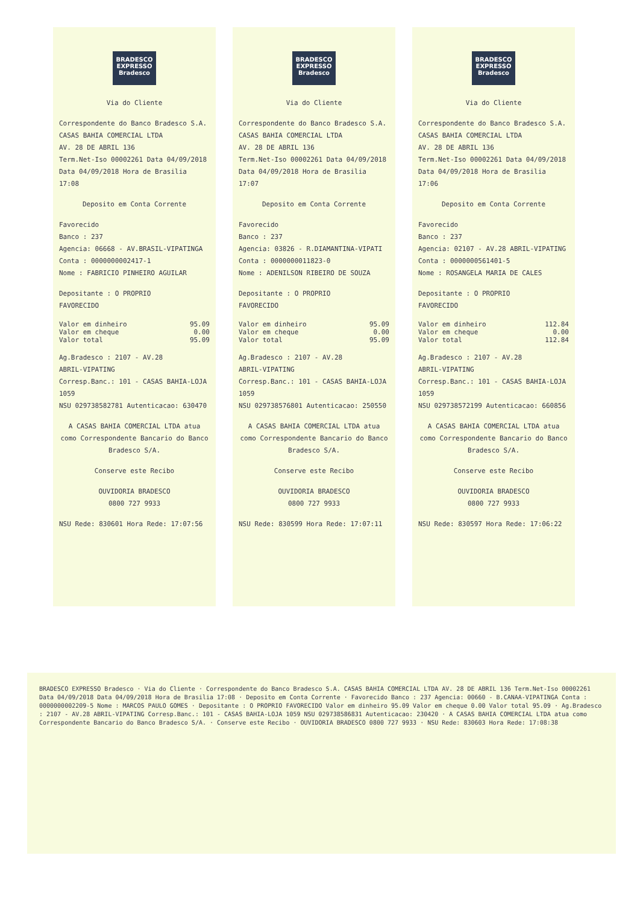BRADESCO EXPRESSO Bradesco
Via do Cliente
Correspondente do Banco Bradesco S.A.
CASAS BAHIA COMERCIAL LTDA
AV. 28 DE ABRIL 136
Term.Net-Iso 00002261 Data 04/09/2018
Data 04/09/2018 Hora de Brasilia 17:08
Deposito em Conta Corrente
Favorecido
Banco : 237
Agencia: 06668 - AV.BRASIL-VIPATINGA
Conta : 0000000002417-1
Nome : FABRICIO PINHEIRO AGUILAR
Depositante : O PROPRIO
FAVORECIDO
Valor em dinheiro 95.09
Valor em cheque 0.00
Valor total 95.09
Ag.Bradesco : 2107 - AV.28
ABRIL-VIPATING
Corresp.Banc.: 101 - CASAS BAHIA-LOJA
1059
NSU 029738582781 Autenticacao: 630470
A CASAS BAHIA COMERCIAL LTDA atua como Correspondente Bancario do Banco Bradesco S/A.
Conserve este Recibo
OUVIDORIA BRADESCO
0800 727 9933
NSU Rede: 830601 Hora Rede: 17:07:56
BRADESCO EXPRESSO Bradesco
Via do Cliente
Correspondente do Banco Bradesco S.A.
CASAS BAHIA COMERCIAL LTDA
AV. 28 DE ABRIL 136
Term.Net-Iso 00002261 Data 04/09/2018
Data 04/09/2018 Hora de Brasilia 17:07
Deposito em Conta Corrente
Favorecido
Banco : 237
Agencia: 03826 - R.DIAMANTINA-VIPATI
Conta : 0000000011823-0
Nome : ADENILSON RIBEIRO DE SOUZA
Depositante : O PROPRIO
FAVORECIDO
Valor em dinheiro 95.09
Valor em cheque 0.00
Valor total 95.09
Ag.Bradesco : 2107 - AV.28
ABRIL-VIPATING
Corresp.Banc.: 101 - CASAS BAHIA-LOJA
1059
NSU 029738576801 Autenticacao: 250550
A CASAS BAHIA COMERCIAL LTDA atua como Correspondente Bancario do Banco Bradesco S/A.
Conserve este Recibo
OUVIDORIA BRADESCO
0800 727 9933
NSU Rede: 830599 Hora Rede: 17:07:11
BRADESCO EXPRESSO Bradesco
Via do Cliente
Correspondente do Banco Bradesco S.A.
CASAS BAHIA COMERCIAL LTDA
AV. 28 DE ABRIL 136
Term.Net-Iso 00002261 Data 04/09/2018
Data 04/09/2018 Hora de Brasilia 17:06
Deposito em Conta Corrente
Favorecido
Banco : 237
Agencia: 02107 - AV.28 ABRIL-VIPATING
Conta : 0000000561401-5
Nome : ROSANGELA MARIA DE CALES
Depositante : O PROPRIO
FAVORECIDO
Valor em dinheiro 112.84
Valor em cheque 0.00
Valor total 112.84
Ag.Bradesco : 2107 - AV.28
ABRIL-VIPATING
Corresp.Banc.: 101 - CASAS BAHIA-LOJA
1059
NSU 029738572199 Autenticacao: 660856
A CASAS BAHIA COMERCIAL LTDA atua como Correspondente Bancario do Banco Bradesco S/A.
Conserve este Recibo
OUVIDORIA BRADESCO
0800 727 9933
NSU Rede: 830597 Hora Rede: 17:06:22
BRADESCO EXPRESSO Bradesco · Via do Cliente · Correspondente do Banco Bradesco S.A. CASAS BAHIA COMERCIAL LTDA AV. 28 DE ABRIL 136 Term.Net-Iso 00002261 Data 04/09/2018 Data 04/09/2018 Hora de Brasilia 17:08 · Deposito em Conta Corrente · Favorecido Banco : 237 Agencia: 00660 - B.CANAA-VIPATINGA Conta : 0000000002209-5 Nome : MARCOS PAULO GOMES · Depositante : O PROPRIO FAVORECIDO Valor em dinheiro 95.09 Valor em cheque 0.00 Valor total 95.09 · Ag.Bradesco : 2107 - AV.28 ABRIL-VIPATING Corresp.Banc.: 101 - CASAS BAHIA-LOJA 1059 NSU 029738586831 Autenticacao: 230420 · A CASAS BAHIA COMERCIAL LTDA atua como Correspondente Bancario do Banco Bradesco S/A. · Conserve este Recibo · OUVIDORIA BRADESCO 0800 727 9933 · NSU Rede: 830603 Hora Rede: 17:08:38